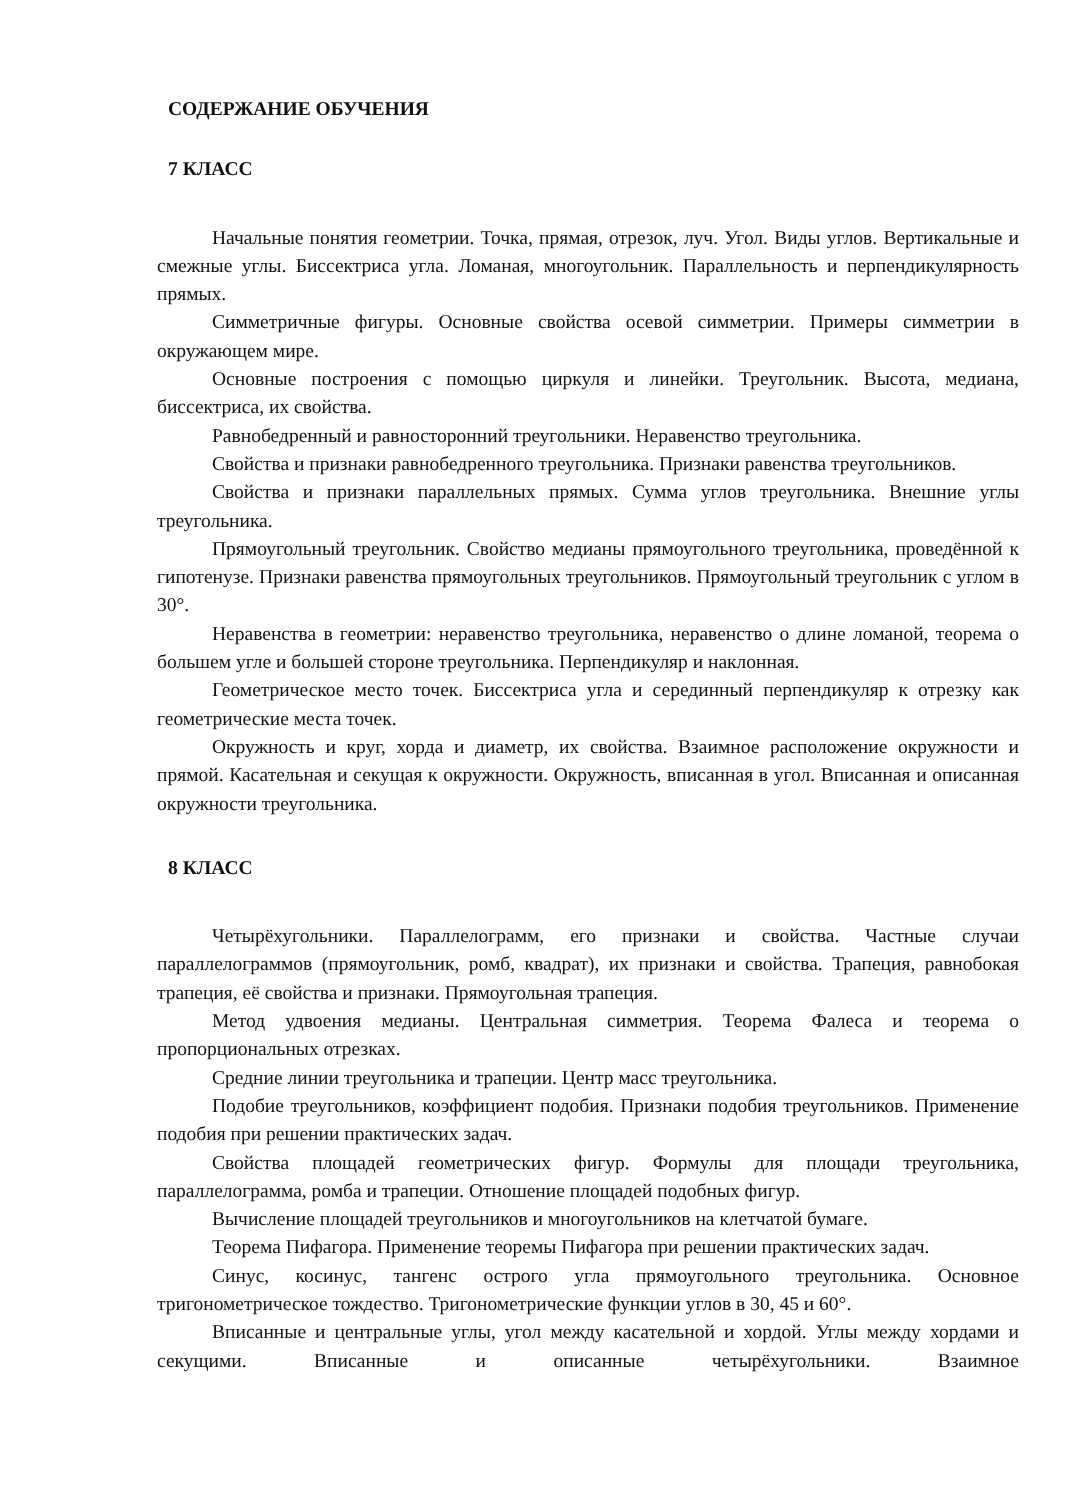СОДЕРЖАНИЕ ОБУЧЕНИЯ
7 КЛАСС
Начальные понятия геометрии. Точка, прямая, отрезок, луч. Угол. Виды углов. Вертикальные и смежные углы. Биссектриса угла. Ломаная, многоугольник. Параллельность и перпендикулярность прямых.
Симметричные фигуры. Основные свойства осевой симметрии. Примеры симметрии в окружающем мире.
Основные построения с помощью циркуля и линейки. Треугольник. Высота, медиана, биссектриса, их свойства.
Равнобедренный и равносторонний треугольники. Неравенство треугольника.
Свойства и признаки равнобедренного треугольника. Признаки равенства треугольников.
Свойства и признаки параллельных прямых. Сумма углов треугольника. Внешние углы треугольника.
Прямоугольный треугольник. Свойство медианы прямоугольного треугольника, проведённой к гипотенузе. Признаки равенства прямоугольных треугольников. Прямоугольный треугольник с углом в 30°.
Неравенства в геометрии: неравенство треугольника, неравенство о длине ломаной, теорема о большем угле и большей стороне треугольника. Перпендикуляр и наклонная.
Геометрическое место точек. Биссектриса угла и серединный перпендикуляр к отрезку как геометрические места точек.
Окружность и круг, хорда и диаметр, их свойства. Взаимное расположение окружности и прямой. Касательная и секущая к окружности. Окружность, вписанная в угол. Вписанная и описанная окружности треугольника.
8 КЛАСС
Четырёхугольники. Параллелограмм, его признаки и свойства. Частные случаи параллелограммов (прямоугольник, ромб, квадрат), их признаки и свойства. Трапеция, равнобокая трапеция, её свойства и признаки. Прямоугольная трапеция.
Метод удвоения медианы. Центральная симметрия. Теорема Фалеса и теорема о пропорциональных отрезках.
Средние линии треугольника и трапеции. Центр масс треугольника.
Подобие треугольников, коэффициент подобия. Признаки подобия треугольников. Применение подобия при решении практических задач.
Свойства площадей геометрических фигур. Формулы для площади треугольника, параллелограмма, ромба и трапеции. Отношение площадей подобных фигур.
Вычисление площадей треугольников и многоугольников на клетчатой бумаге.
Теорема Пифагора. Применение теоремы Пифагора при решении практических задач.
Синус, косинус, тангенс острого угла прямоугольного треугольника. Основное тригонометрическое тождество. Тригонометрические функции углов в 30, 45 и 60°.
Вписанные и центральные углы, угол между касательной и хордой. Углы между хордами и секущими. Вписанные и описанные четырёхугольники. Взаимное